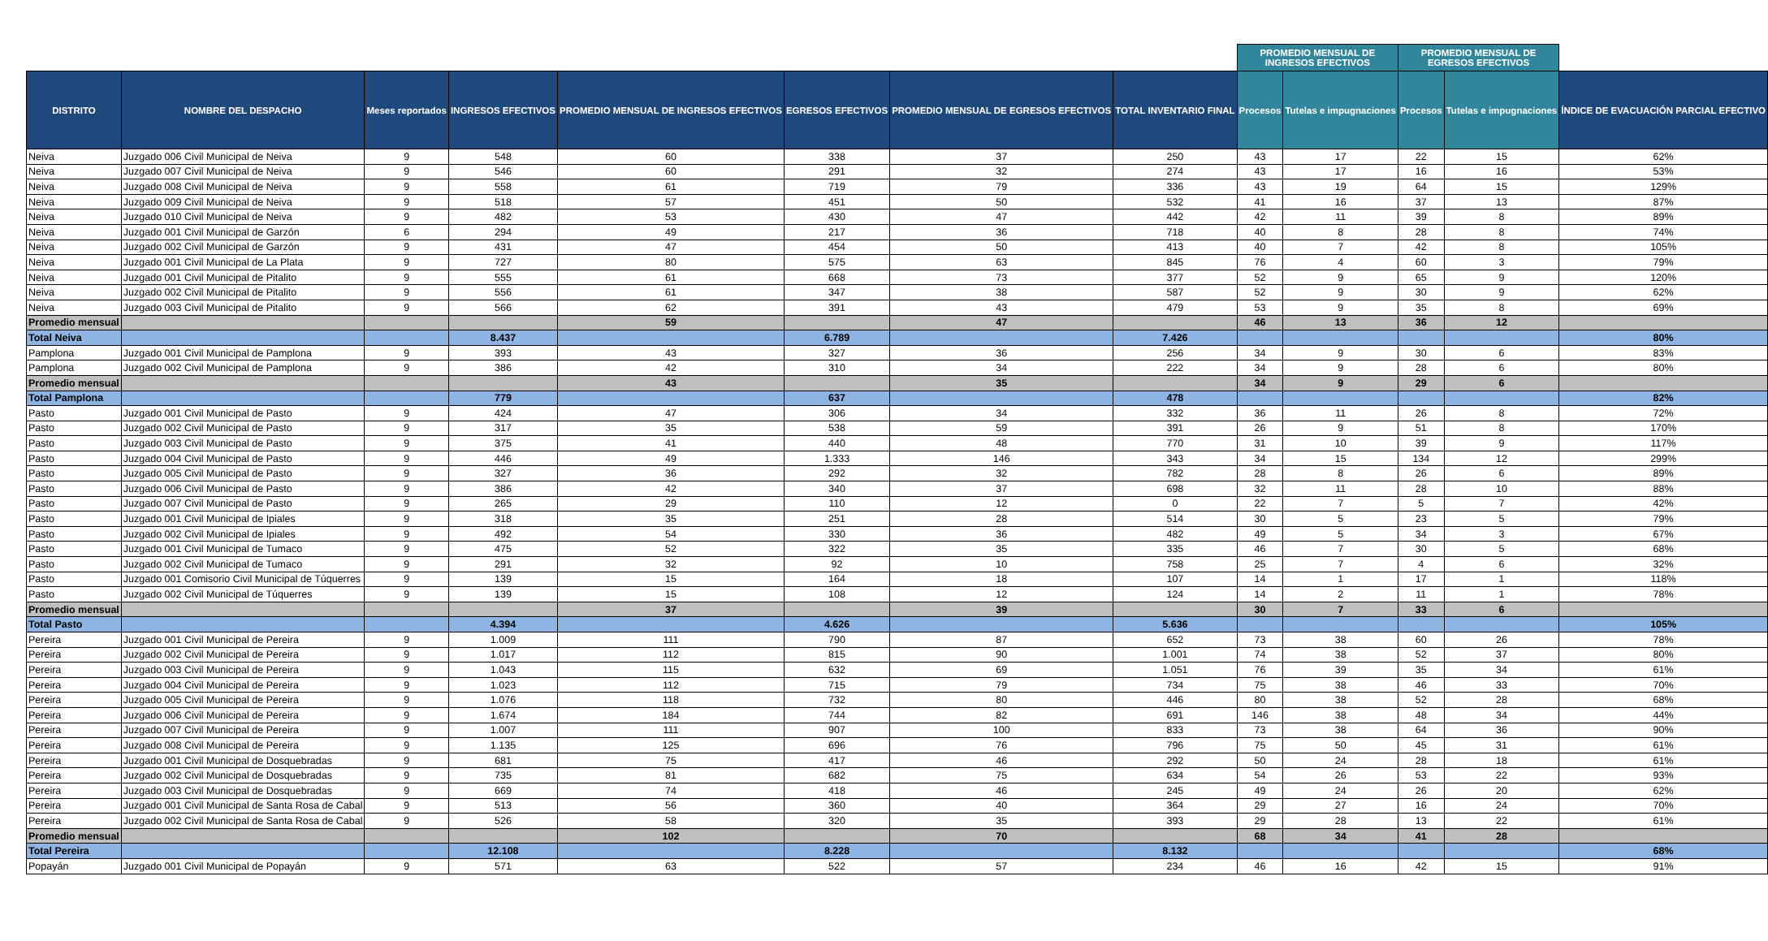| | | | | | | | | PROMEDIO MENSUAL DE INGRESOS EFECTIVOS | | PROMEDIO MENSUAL DE EGRESOS EFECTIVOS | | |
| --- | --- | --- | --- | --- | --- | --- | --- | --- | --- | --- | --- | --- |
| DISTRITO | NOMBRE DEL DESPACHO | Meses reportados | INGRESOS EFECTIVOS | PROMEDIO MENSUAL DE INGRESOS EFECTIVOS | EGRESOS EFECTIVOS | PROMEDIO MENSUAL DE EGRESOS EFECTIVOS | TOTAL INVENTARIO FINAL | Procesos | Tutelas e impugnaciones | Procesos | Tutelas e impugnaciones | ÍNDICE DE EVACUACIÓN PARCIAL EFECTIVO |
| Neiva | Juzgado 006 Civil Municipal de Neiva | 9 | 548 | 60 | 338 | 37 | 250 | 43 | 17 | 22 | 15 | 62% |
| Neiva | Juzgado 007 Civil Municipal de Neiva | 9 | 546 | 60 | 291 | 32 | 274 | 43 | 17 | 16 | 16 | 53% |
| Neiva | Juzgado 008 Civil Municipal de Neiva | 9 | 558 | 61 | 719 | 79 | 336 | 43 | 19 | 64 | 15 | 129% |
| Neiva | Juzgado 009 Civil Municipal de Neiva | 9 | 518 | 57 | 451 | 50 | 532 | 41 | 16 | 37 | 13 | 87% |
| Neiva | Juzgado 010 Civil Municipal de Neiva | 9 | 482 | 53 | 430 | 47 | 442 | 42 | 11 | 39 | 8 | 89% |
| Neiva | Juzgado 001 Civil Municipal de Garzón | 6 | 294 | 49 | 217 | 36 | 718 | 40 | 8 | 28 | 8 | 74% |
| Neiva | Juzgado 002 Civil Municipal de Garzón | 9 | 431 | 47 | 454 | 50 | 413 | 40 | 7 | 42 | 8 | 105% |
| Neiva | Juzgado 001 Civil Municipal de La Plata | 9 | 727 | 80 | 575 | 63 | 845 | 76 | 4 | 60 | 3 | 79% |
| Neiva | Juzgado 001 Civil Municipal de Pitalito | 9 | 555 | 61 | 668 | 73 | 377 | 52 | 9 | 65 | 9 | 120% |
| Neiva | Juzgado 002 Civil Municipal de Pitalito | 9 | 556 | 61 | 347 | 38 | 587 | 52 | 9 | 30 | 9 | 62% |
| Neiva | Juzgado 003 Civil Municipal de Pitalito | 9 | 566 | 62 | 391 | 43 | 479 | 53 | 9 | 35 | 8 | 69% |
| Promedio mensual | | | | 59 | | 47 | | 46 | 13 | 36 | 12 | |
| Total Neiva | | | 8.437 | | 6.789 | | 7.426 | | | | | 80% |
| Pamplona | Juzgado 001 Civil Municipal de Pamplona | 9 | 393 | 43 | 327 | 36 | 256 | 34 | 9 | 30 | 6 | 83% |
| Pamplona | Juzgado 002 Civil Municipal de Pamplona | 9 | 386 | 42 | 310 | 34 | 222 | 34 | 9 | 28 | 6 | 80% |
| Promedio mensual | | | | 43 | | 35 | | 34 | 9 | 29 | 6 | |
| Total Pamplona | | | 779 | | 637 | | 478 | | | | | 82% |
| Pasto | Juzgado 001 Civil Municipal de Pasto | 9 | 424 | 47 | 306 | 34 | 332 | 36 | 11 | 26 | 8 | 72% |
| Pasto | Juzgado 002 Civil Municipal de Pasto | 9 | 317 | 35 | 538 | 59 | 391 | 26 | 9 | 51 | 8 | 170% |
| Pasto | Juzgado 003 Civil Municipal de Pasto | 9 | 375 | 41 | 440 | 48 | 770 | 31 | 10 | 39 | 9 | 117% |
| Pasto | Juzgado 004 Civil Municipal de Pasto | 9 | 446 | 49 | 1.333 | 146 | 343 | 34 | 15 | 134 | 12 | 299% |
| Pasto | Juzgado 005 Civil Municipal de Pasto | 9 | 327 | 36 | 292 | 32 | 782 | 28 | 8 | 26 | 6 | 89% |
| Pasto | Juzgado 006 Civil Municipal de Pasto | 9 | 386 | 42 | 340 | 37 | 698 | 32 | 11 | 28 | 10 | 88% |
| Pasto | Juzgado 007 Civil Municipal de Pasto | 9 | 265 | 29 | 110 | 12 | 0 | 22 | 7 | 5 | 7 | 42% |
| Pasto | Juzgado 001 Civil Municipal de Ipiales | 9 | 318 | 35 | 251 | 28 | 514 | 30 | 5 | 23 | 5 | 79% |
| Pasto | Juzgado 002 Civil Municipal de Ipiales | 9 | 492 | 54 | 330 | 36 | 482 | 49 | 5 | 34 | 3 | 67% |
| Pasto | Juzgado 001 Civil Municipal de Tumaco | 9 | 475 | 52 | 322 | 35 | 335 | 46 | 7 | 30 | 5 | 68% |
| Pasto | Juzgado 002 Civil Municipal de Tumaco | 9 | 291 | 32 | 92 | 10 | 758 | 25 | 7 | 4 | 6 | 32% |
| Pasto | Juzgado 001 Comisorio Civil Municipal de Túquerres | 9 | 139 | 15 | 164 | 18 | 107 | 14 | 1 | 17 | 1 | 118% |
| Pasto | Juzgado 002 Civil Municipal de Túquerres | 9 | 139 | 15 | 108 | 12 | 124 | 14 | 2 | 11 | 1 | 78% |
| Promedio mensual | | | | 37 | | 39 | | 30 | 7 | 33 | 6 | |
| Total Pasto | | | 4.394 | | 4.626 | | 5.636 | | | | | 105% |
| Pereira | Juzgado 001 Civil Municipal de Pereira | 9 | 1.009 | 111 | 790 | 87 | 652 | 73 | 38 | 60 | 26 | 78% |
| Pereira | Juzgado 002 Civil Municipal de Pereira | 9 | 1.017 | 112 | 815 | 90 | 1.001 | 74 | 38 | 52 | 37 | 80% |
| Pereira | Juzgado 003 Civil Municipal de Pereira | 9 | 1.043 | 115 | 632 | 69 | 1.051 | 76 | 39 | 35 | 34 | 61% |
| Pereira | Juzgado 004 Civil Municipal de Pereira | 9 | 1.023 | 112 | 715 | 79 | 734 | 75 | 38 | 46 | 33 | 70% |
| Pereira | Juzgado 005 Civil Municipal de Pereira | 9 | 1.076 | 118 | 732 | 80 | 446 | 80 | 38 | 52 | 28 | 68% |
| Pereira | Juzgado 006 Civil Municipal de Pereira | 9 | 1.674 | 184 | 744 | 82 | 691 | 146 | 38 | 48 | 34 | 44% |
| Pereira | Juzgado 007 Civil Municipal de Pereira | 9 | 1.007 | 111 | 907 | 100 | 833 | 73 | 38 | 64 | 36 | 90% |
| Pereira | Juzgado 008 Civil Municipal de Pereira | 9 | 1.135 | 125 | 696 | 76 | 796 | 75 | 50 | 45 | 31 | 61% |
| Pereira | Juzgado 001 Civil Municipal de Dosquebradas | 9 | 681 | 75 | 417 | 46 | 292 | 50 | 24 | 28 | 18 | 61% |
| Pereira | Juzgado 002 Civil Municipal de Dosquebradas | 9 | 735 | 81 | 682 | 75 | 634 | 54 | 26 | 53 | 22 | 93% |
| Pereira | Juzgado 003 Civil Municipal de Dosquebradas | 9 | 669 | 74 | 418 | 46 | 245 | 49 | 24 | 26 | 20 | 62% |
| Pereira | Juzgado 001 Civil Municipal de Santa Rosa de Cabal | 9 | 513 | 56 | 360 | 40 | 364 | 29 | 27 | 16 | 24 | 70% |
| Pereira | Juzgado 002 Civil Municipal de Santa Rosa de Cabal | 9 | 526 | 58 | 320 | 35 | 393 | 29 | 28 | 13 | 22 | 61% |
| Promedio mensual | | | | 102 | | 70 | | 68 | 34 | 41 | 28 | |
| Total Pereira | | | 12.108 | | 8.228 | | 8.132 | | | | | 68% |
| Popayán | Juzgado 001 Civil Municipal de Popayán | 9 | 571 | 63 | 522 | 57 | 234 | 46 | 16 | 42 | 15 | 91% |